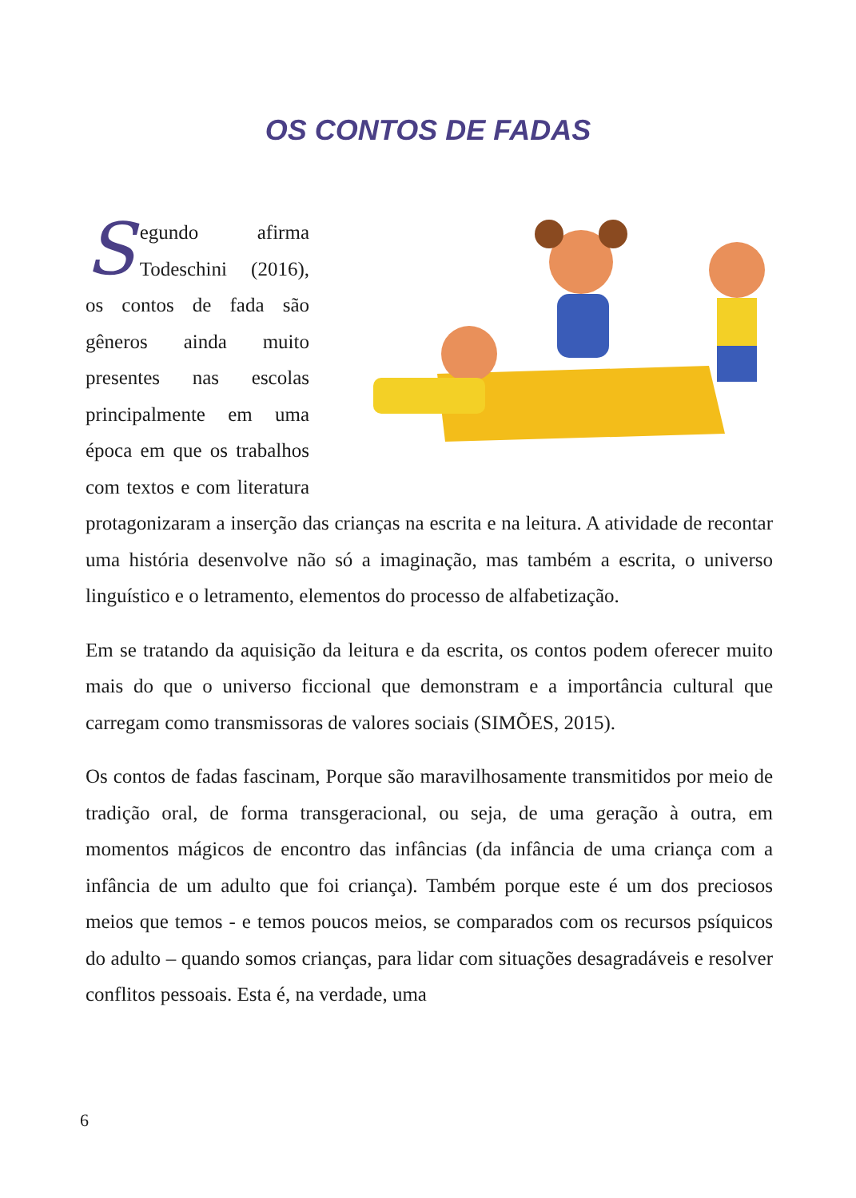OS CONTOS DE FADAS
Segundo afirma Todeschini (2016), os contos de fada são gêneros ainda muito presentes nas escolas principalmente em uma época em que os trabalhos com textos e com literatura protagonizaram a inserção das crianças na escrita e na leitura. A atividade de recontar uma história desenvolve não só a imaginação, mas também a escrita, o universo linguístico e o letramento, elementos do processo de alfabetização.
Em se tratando da aquisição da leitura e da escrita, os contos podem oferecer muito mais do que o universo ficcional que demonstram e a importância cultural que carregam como transmissoras de valores sociais (SIMÕES, 2015).
Os contos de fadas fascinam, Porque são maravilhosamente transmitidos por meio de tradição oral, de forma transgeracional, ou seja, de uma geração à outra, em momentos mágicos de encontro das infâncias (da infância de uma criança com a infância de um adulto que foi criança). Também porque este é um dos preciosos meios que temos - e temos poucos meios, se comparados com os recursos psíquicos do adulto – quando somos crianças, para lidar com situações desagradáveis e resolver conflitos pessoais. Esta é, na verdade, uma
6